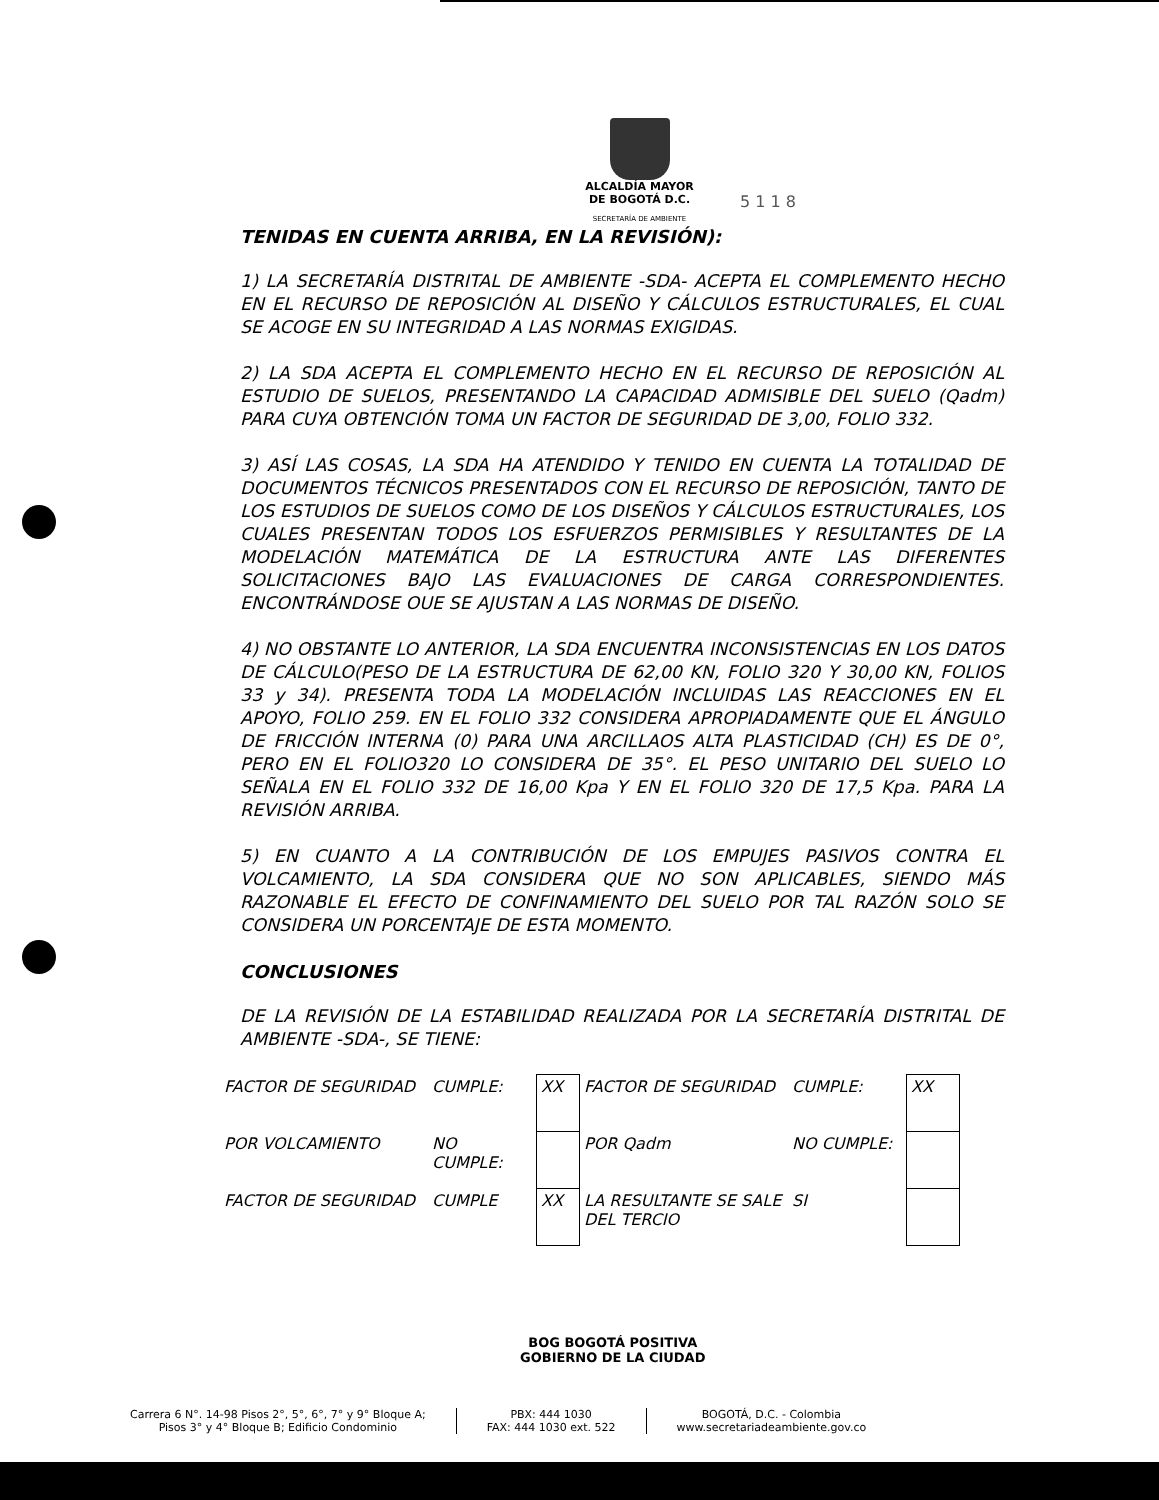ALCALDÍA MAYOR
DE BOGOTÁ D.C.
SECRETARÍA DE AMBIENTE
5 1 1 8
TENIDAS EN CUENTA ARRIBA, EN LA REVISIÓN):
1) LA SECRETARÍA DISTRITAL DE AMBIENTE -SDA- ACEPTA EL COMPLEMENTO HECHO EN EL RECURSO DE REPOSICIÓN AL DISEÑO Y CÁLCULOS ESTRUCTURALES, EL CUAL SE ACOGE EN SU INTEGRIDAD A LAS NORMAS EXIGIDAS.
2) LA SDA ACEPTA EL COMPLEMENTO HECHO EN EL RECURSO DE REPOSICIÓN AL ESTUDIO DE SUELOS, PRESENTANDO LA CAPACIDAD ADMISIBLE DEL SUELO (Qadm) PARA CUYA OBTENCIÓN TOMA UN FACTOR DE SEGURIDAD DE 3,00, FOLIO 332.
3) ASÍ LAS COSAS, LA SDA HA ATENDIDO Y TENIDO EN CUENTA LA TOTALIDAD DE DOCUMENTOS TÉCNICOS PRESENTADOS CON EL RECURSO DE REPOSICIÓN, TANTO DE LOS ESTUDIOS DE SUELOS COMO DE LOS DISEÑOS Y CÁLCULOS ESTRUCTURALES, LOS CUALES PRESENTAN TODOS LOS ESFUERZOS PERMISIBLES Y RESULTANTES DE LA MODELACIÓN MATEMÁTICA DE LA ESTRUCTURA ANTE LAS DIFERENTES SOLICITACIONES BAJO LAS EVALUACIONES DE CARGA CORRESPONDIENTES. ENCONTRÁNDOSE OUE SE AJUSTAN A LAS NORMAS DE DISEÑO.
4) NO OBSTANTE LO ANTERIOR, LA SDA ENCUENTRA INCONSISTENCIAS EN LOS DATOS DE CÁLCULO(PESO DE LA ESTRUCTURA DE 62,00 KN, FOLIO 320 Y 30,00 KN, FOLIOS 33 y 34). PRESENTA TODA LA MODELACIÓN INCLUIDAS LAS REACCIONES EN EL APOYO, FOLIO 259. EN EL FOLIO 332 CONSIDERA APROPIADAMENTE QUE EL ÁNGULO DE FRICCIÓN INTERNA (0) PARA UNA ARCILLAOS ALTA PLASTICIDAD (CH) ES DE 0°, PERO EN EL FOLIO320 LO CONSIDERA DE 35°. EL PESO UNITARIO DEL SUELO LO SEÑALA EN EL FOLIO 332 DE 16,00 Kpa Y EN EL FOLIO 320 DE 17,5 Kpa. PARA LA REVISIÓN ARRIBA.
5) EN CUANTO A LA CONTRIBUCIÓN DE LOS EMPUJES PASIVOS CONTRA EL VOLCAMIENTO, LA SDA CONSIDERA QUE NO SON APLICABLES, SIENDO MÁS RAZONABLE EL EFECTO DE CONFINAMIENTO DEL SUELO POR TAL RAZÓN SOLO SE CONSIDERA UN PORCENTAJE DE ESTA MOMENTO.
CONCLUSIONES
DE LA REVISIÓN DE LA ESTABILIDAD REALIZADA POR LA SECRETARÍA DISTRITAL DE AMBIENTE -SDA-, SE TIENE:
| FACTOR DE SEGURIDAD | CUMPLE: | XX | FACTOR DE SEGURIDAD | CUMPLE: | XX |
| POR VOLCAMIENTO | NO CUMPLE: | | POR Qadm | NO CUMPLE: | |
| FACTOR DE SEGURIDAD | CUMPLE | XX | LA RESULTANTE SE SALE DEL TERCIO | SI | |
BOG BOGOTÁ POSITIVA
GOBIERNO DE LA CIUDAD
Carrera 6 N°. 14-98 Pisos 2°, 5°, 6°, 7° y 9° Bloque A;
Pisos 3° y 4° Bloque B; Edificio Condominio
PBX: 444 1030
FAX: 444 1030 ext. 522
BOGOTÁ, D.C. - Colombia
www.secretariadeambiente.gov.co